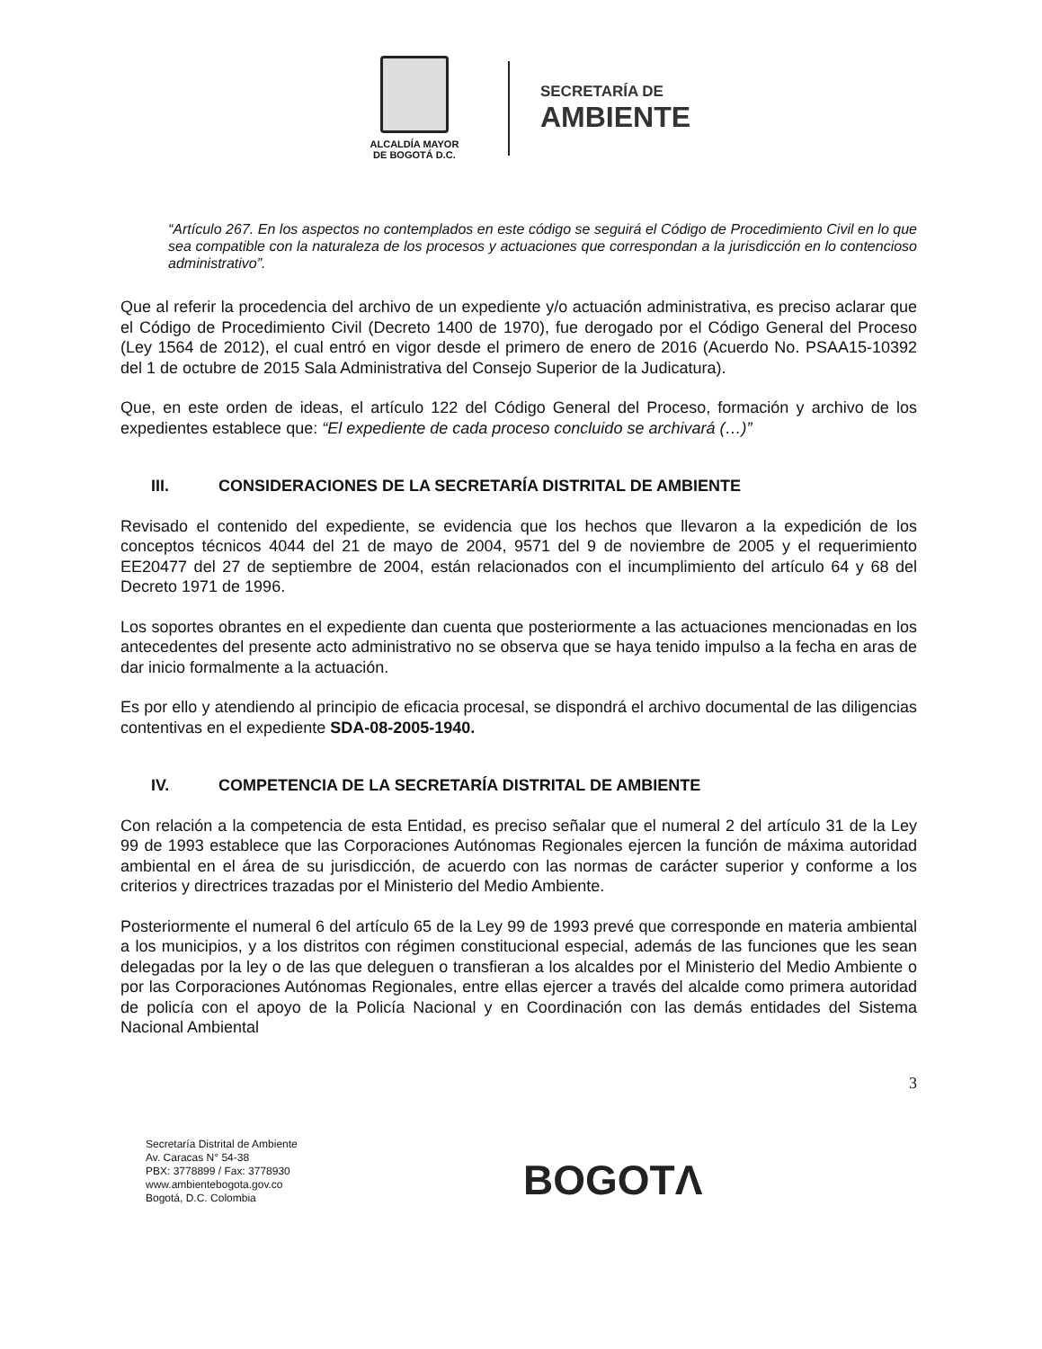ALCALDÍA MAYOR
DE BOGOTÁ D.C.
SECRETARÍA DE
AMBIENTE
“Artículo 267. En los aspectos no contemplados en este código se seguirá el Código de Procedimiento Civil en lo que sea compatible con la naturaleza de los procesos y actuaciones que correspondan a la jurisdicción en lo contencioso administrativo”.
Que al referir la procedencia del archivo de un expediente y/o actuación administrativa, es preciso aclarar que el Código de Procedimiento Civil (Decreto 1400 de 1970), fue derogado por el Código General del Proceso (Ley 1564 de 2012), el cual entró en vigor desde el primero de enero de 2016 (Acuerdo No. PSAA15-10392 del 1 de octubre de 2015 Sala Administrativa del Consejo Superior de la Judicatura).
Que, en este orden de ideas, el artículo 122 del Código General del Proceso, formación y archivo de los expedientes establece que: “El expediente de cada proceso concluido se archivará (…)”
III. CONSIDERACIONES DE LA SECRETARÍA DISTRITAL DE AMBIENTE
Revisado el contenido del expediente, se evidencia que los hechos que llevaron a la expedición de los conceptos técnicos 4044 del 21 de mayo de 2004, 9571 del 9 de noviembre de 2005 y el requerimiento EE20477 del 27 de septiembre de 2004, están relacionados con el incumplimiento del artículo 64 y 68 del Decreto 1971 de 1996.
Los soportes obrantes en el expediente dan cuenta que posteriormente a las actuaciones mencionadas en los antecedentes del presente acto administrativo no se observa que se haya tenido impulso a la fecha en aras de dar inicio formalmente a la actuación.
Es por ello y atendiendo al principio de eficacia procesal, se dispondrá el archivo documental de las diligencias contentivas en el expediente SDA-08-2005-1940.
IV. COMPETENCIA DE LA SECRETARÍA DISTRITAL DE AMBIENTE
Con relación a la competencia de esta Entidad, es preciso señalar que el numeral 2 del artículo 31 de la Ley 99 de 1993 establece que las Corporaciones Autónomas Regionales ejercen la función de máxima autoridad ambiental en el área de su jurisdicción, de acuerdo con las normas de carácter superior y conforme a los criterios y directrices trazadas por el Ministerio del Medio Ambiente.
Posteriormente el numeral 6 del artículo 65 de la Ley 99 de 1993 prevé que corresponde en materia ambiental a los municipios, y a los distritos con régimen constitucional especial, además de las funciones que les sean delegadas por la ley o de las que deleguen o transfieran a los alcaldes por el Ministerio del Medio Ambiente o por las Corporaciones Autónomas Regionales, entre ellas ejercer a través del alcalde como primera autoridad de policía con el apoyo de la Policía Nacional y en Coordinación con las demás entidades del Sistema Nacional Ambiental
3
Secretaría Distrital de Ambiente
Av. Caracas N° 54-38
PBX: 3778899 / Fax: 3778930
www.ambientebogota.gov.co
Bogotá, D.C. Colombia
BOGOTΛ